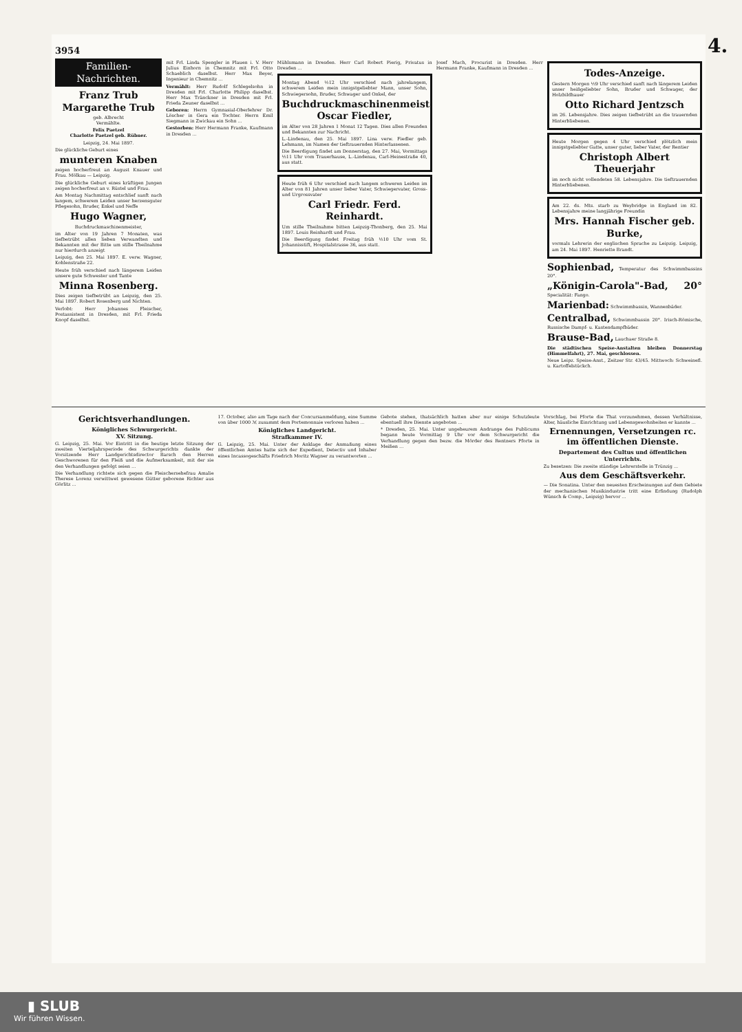3954
Familien-Nachrichten.
Franz Trub
Margarethe Trub
geb. Albrecht
Vermählte.
Felix Paetzel
Charlotte Paetzel geb. Rübner.
Leipzig, 24. Mai 1897.
Die glückliche Geburt eines
munteren Knaben
zeigen hocherfreut an August Knauer und Frau. Mölkau — Leipzig.
Die glückliche Geburt eines kräftigen Jungen zeigen hocherfreut an v. Rüstel und Frau.
Am Montag Nachmittag entschlief sanft nach langem, schwerem Leiden unser herzensguter Pflegesohn, Bruder, Enkel und Neffe
Hugo Wagner,
Buchdruckmaschinenmeister,
im Alter von 19 Jahren 7 Monaten, was tiefbetrübt allen lieben Verwandten und Bekannten mit der Bitte um stille Theilnahme nur hierdurch anzeigt
Leipzig, den 25. Mai 1897. E. verw. Wagner, Kohlenstraße 22.
Heute früh verschied nach längerem Leiden unsere gute Schwester und Tante
Minna Rosenberg.
Dies zeigen tiefbetrübt an Leipzig, den 25. Mai 1897. Robert Rosenberg und Nichten.
Verlobt: Herr Johannes Fleischer, Postassistent in Dresden, mit Frl. Frieda Knopf daselbst.
mit Frl. Linda Spengler in Plauen i. V. Herr Julius Einhorn in Chemnitz mit Frl. Otto Schaeblich daselbst. Herr Max Beyer, Ingenieur in Chemnitz ...
Vermählt: Herr Rudolf Schlegelsohn in Dresden mit Frl. Charlotte Philipp daselbst. Herr Max Tränckner in Dresden mit Frl. Frieda Zeuner daselbst ...
Geboren: Herrn Gymnasial-Oberlehrer Dr. Löscher in Gera ein Tochter. Herrn Emil Siegmann in Zwickau ein Sohn ...
Gestorben: Herr Hermann Franke, Kaufmann in Dresden ...
Mühlsmann in Dresden. Herr Carl Robert Pierig, Privatus in Dresden ...
Montag Abend ½12 Uhr verschied nach jahrelangem, schwerem Leiden mein innigstgeliebter Mann, unser Sohn, Schwiegersohn, Bruder, Schwager und Onkel, der
Buchdruckmaschinenmeister Oscar Fiedler,
im Alter von 28 Jahren 1 Monat 12 Tagen. Dies allen Freunden und Bekannten zur Nachricht.
L.-Lindenau, den 25. Mai 1897. Lina verw. Fiedler geb. Lehmann, im Namen der tieftrauernden Hinterlassenen.
Die Beerdigung findet am Donnerstag, den 27. Mai, Vormittags ½11 Uhr vom Trauerhause, L.-Lindenau, Carl-Heinestraße 40, aus statt.
Heute früh 6 Uhr verschied nach langem schweren Leiden im Alter von 81 Jahren unser lieber Vater, Schwiegervater, Gross- und Urgrossvater
Carl Friedr. Ferd. Reinhardt.
Um stille Theilnahme bitten Leipzig-Thonberg, den 25. Mai 1897. Louis Reinhardt und Frau.
Die Beerdigung findet Freitag früh ½10 Uhr vom St. Johannisstift, Hospitalstrasse 36, aus statt.
Josef Mach, Procurist in Dresden. Herr Hermann Franke, Kaufmann in Dresden ...
Todes-Anzeige.
Gestern Morgen ½9 Uhr verschied sanft nach längerem Leiden unser heißgeliebter Sohn, Bruder und Schwager, der Holzbildhauer
Otto Richard Jentzsch
im 26. Lebensjahre. Dies zeigen tiefbetrübt an die trauernden Hinterbliebenen.
Heute Morgen gegen 4 Uhr verschied plötzlich mein innigstgeliebter Gatte, unser guter, lieber Vater, der Rentier
Christoph Albert Theuerjahr
im noch nicht vollendeten 58. Lebensjahre. Die tieftrauernden Hinterbliebenen.
Am 22. ds. Mts. starb zu Weybridge in England im 82. Lebensjahre meine langjährige Freundin
Mrs. Hannah Fischer geb. Burke,
vormals Lehrerin der englischen Sprache zu Leipzig. Leipzig, am 24. Mai 1897. Henriette Brandt.
Sophienbad, Temperatur des Schwimmbassins 20°.
„Königin-Carola"-Bad, 20° Specialität: Fango.
Marienbad: Schwimmbassin, Wannenbäder.
Centralbad, Schwimmbassin 20°. Irisch-Römische, Russische Dampf- u. Kastendampfbäder.
Brause-Bad, Lauchaer Straße 8.
Die städtischen Speise-Anstalten bleiben Donnerstag (Himmelfahrt), 27. Mai, geschlossen.
Neue Leipz. Speise-Anst., Zeitzer Str. 43/45. Mittwoch: Schweinefl. u. Kartoffelstückch.
Gerichtsverhandlungen.
Königliches Schwurgericht.
XV. Sitzung.
G. Leipzig, 25. Mai. Vor Eintritt in die heutige letzte Sitzung der zweiten Vierteljahrsperiode des Schwurgerichts dankte der Vorsitzende Herr Landgerichtsdirector Barsch den Herren Geschworenen für den Fleiß und die Aufmerksamkeit, mit der sie den Verhandlungen gefolgt seien ...
Die Verhandlung richtete sich gegen die Fleischersehefrau Amalie Therese Lorenz verwittwet gewesene Gütter geborene Richter aus Görlitz ...
17. October, also am Tage nach der Concursanmeldung, eine Summe von über 1000 ℳ zusammt dem Portemonnaie verloren haben ...
Königliches Landgericht.
Strafkammer IV.
G. Leipzig, 25. Mai. Unter der Anklage der Anmaßung eines öffentlichen Amtes hatte sich der Expedient, Detectiv und Inhaber eines Incassogeschäfts Friedrich Moritz Wagner zu verantworten ...
Gebote stehen, thatsächlich hatten aber nur einige Schutzleute ebentuell ihre Dienste angeboten ...
* Dresden, 25. Mai. Unter ungeheurem Andrange des Publicums begann heute Vormittag 9 Uhr vor dem Schwurgericht die Verhandlung gegen den bezw. die Mörder des Rentners Pforte in Meißen ...
Vorschlag, bei Pforte die That vorzunehmen, dessen Verhältnisse, Alter, häusliche Einrichtung und Lebensgewohnheiten er kannte ...
Ernennungen, Versetzungen rc. im öffentlichen Dienste.
Departement des Cultus und öffentlichen Unterrichts.
Zu besetzen: Die zweite ständige Lehrerstelle in Trünzig ...
Aus dem Geschäftsverkehr.
— Die Sonatina. Unter den neuesten Erscheinungen auf dem Gebiete der mechanischen Musikindustrie tritt eine Erfindung (Rudolph Wünsch & Comp., Leipzig) hervor ...
4.
▮ SLUB
Wir führen Wissen.